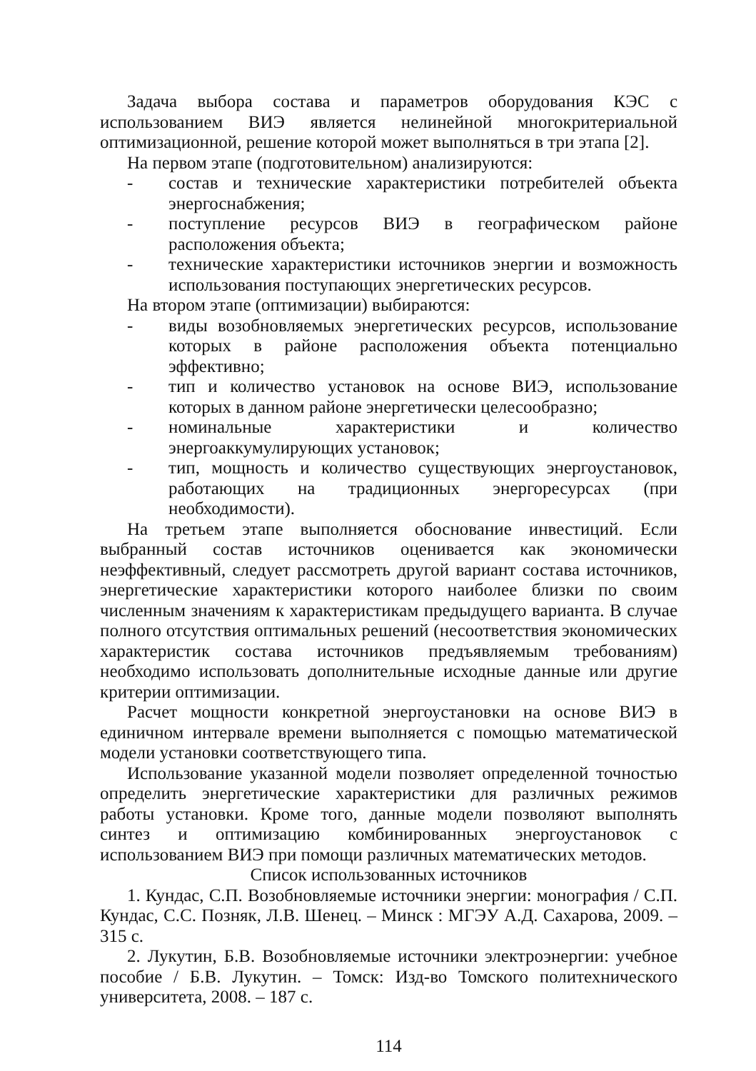Задача выбора состава и параметров оборудования КЭС с использованием ВИЭ является нелинейной многокритериальной оптимизационной, решение которой может выполняться в три этапа [2].
На первом этапе (подготовительном) анализируются:
- состав и технические характеристики потребителей объекта энергоснабжения;
- поступление ресурсов ВИЭ в географическом районе расположения объекта;
- технические характеристики источников энергии и возможность использования поступающих энергетических ресурсов.
На втором этапе (оптимизации) выбираются:
- виды возобновляемых энергетических ресурсов, использование которых в районе расположения объекта потенциально эффективно;
- тип и количество установок на основе ВИЭ, использование которых в данном районе энергетически целесообразно;
- номинальные характеристики и количество энергоаккумулирующих установок;
- тип, мощность и количество существующих энергоустановок, работающих на традиционных энергоресурсах (при необходимости).
На третьем этапе выполняется обоснование инвестиций. Если выбранный состав источников оценивается как экономически неэффективный, следует рассмотреть другой вариант состава источников, энергетические характеристики которого наиболее близки по своим численным значениям к характеристикам предыдущего варианта. В случае полного отсутствия оптимальных решений (несоответствия экономических характеристик состава источников предъявляемым требованиям) необходимо использовать дополнительные исходные данные или другие критерии оптимизации.
Расчет мощности конкретной энергоустановки на основе ВИЭ в единичном интервале времени выполняется с помощью математической модели установки соответствующего типа.
Использование указанной модели позволяет определенной точностью определить энергетические характеристики для различных режимов работы установки. Кроме того, данные модели позволяют выполнять синтез и оптимизацию комбинированных энергоустановок с использованием ВИЭ при помощи различных математических методов.
Список использованных источников
1. Кундас, С.П. Возобновляемые источники энергии: монография / С.П. Кундас, С.С. Позняк, Л.В. Шенец. – Минск : МГЭУ А.Д. Сахарова, 2009. – 315 с.
2. Лукутин, Б.В. Возобновляемые источники электроэнергии: учебное пособие / Б.В. Лукутин. – Томск: Изд-во Томского политехнического университета, 2008. – 187 с.
114